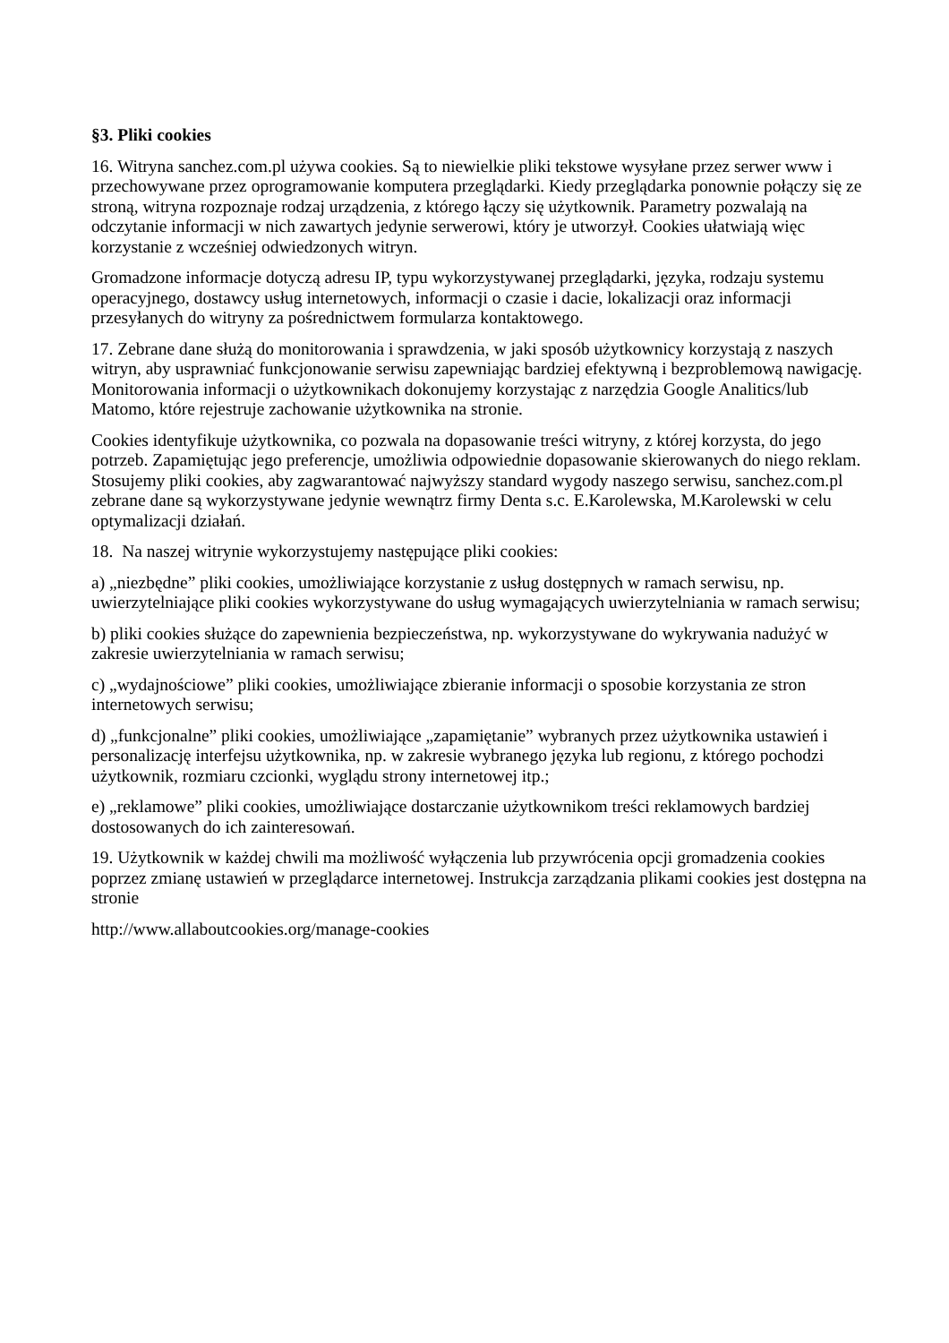§3. Pliki cookies
16. Witryna sanchez.com.pl używa cookies. Są to niewielkie pliki tekstowe wysyłane przez serwer www i przechowywane przez oprogramowanie komputera przeglądarki. Kiedy przeglądarka ponownie połączy się ze stroną, witryna rozpoznaje rodzaj urządzenia, z którego łączy się użytkownik. Parametry pozwalają na odczytanie informacji w nich zawartych jedynie serwerowi, który je utworzył. Cookies ułatwiają więc korzystanie z wcześniej odwiedzonych witryn.
Gromadzone informacje dotyczą adresu IP, typu wykorzystywanej przeglądarki, języka, rodzaju systemu operacyjnego, dostawcy usług internetowych, informacji o czasie i dacie, lokalizacji oraz informacji przesyłanych do witryny za pośrednictwem formularza kontaktowego.
17. Zebrane dane służą do monitorowania i sprawdzenia, w jaki sposób użytkownicy korzystają z naszych witryn, aby usprawniać funkcjonowanie serwisu zapewniając bardziej efektywną i bezproblemową nawigację. Monitorowania informacji o użytkownikach dokonujemy korzystając z narzędzia Google Analitics/lub Matomo, które rejestruje zachowanie użytkownika na stronie.
Cookies identyfikuje użytkownika, co pozwala na dopasowanie treści witryny, z której korzysta, do jego potrzeb. Zapamiętując jego preferencje, umożliwia odpowiednie dopasowanie skierowanych do niego reklam. Stosujemy pliki cookies, aby zagwarantować najwyższy standard wygody naszego serwisu, sanchez.com.pl zebrane dane są wykorzystywane jedynie wewnątrz firmy Denta s.c. E.Karolewska, M.Karolewski w celu optymalizacji działań.
18. Na naszej witrynie wykorzystujemy następujące pliki cookies:
a) „niezbędne” pliki cookies, umożliwiające korzystanie z usług dostępnych w ramach serwisu, np. uwierzytelniające pliki cookies wykorzystywane do usług wymagających uwierzytelniania w ramach serwisu;
b) pliki cookies służące do zapewnienia bezpieczeństwa, np. wykorzystywane do wykrywania nadużyć w zakresie uwierzytelniania w ramach serwisu;
c) „wydajnościowe” pliki cookies, umożliwiające zbieranie informacji o sposobie korzystania ze stron internetowych serwisu;
d) „funkcjonalne” pliki cookies, umożliwiające „zapamiętanie” wybranych przez użytkownika ustawień i personalizację interfejsu użytkownika, np. w zakresie wybranego języka lub regionu, z którego pochodzi użytkownik, rozmiaru czcionki, wyglądu strony internetowej itp.;
e) „reklamowe” pliki cookies, umożliwiające dostarczanie użytkownikom treści reklamowych bardziej dostosowanych do ich zainteresowań.
19. Użytkownik w każdej chwili ma możliwość wyłączenia lub przywrócenia opcji gromadzenia cookies poprzez zmianę ustawień w przeglądarce internetowej. Instrukcja zarządzania plikami cookies jest dostępna na stronie
http://www.allaboutcookies.org/manage-cookies